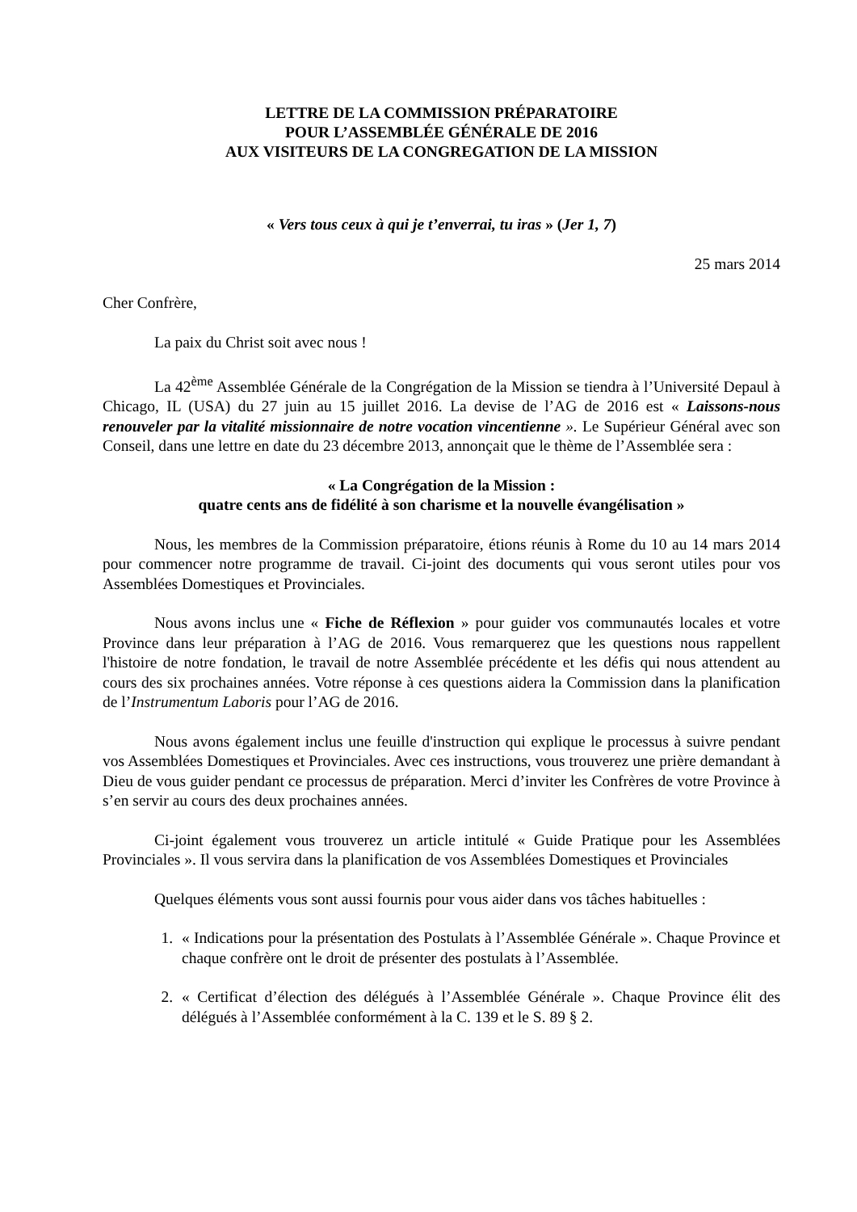LETTRE DE LA COMMISSION PRÉPARATOIRE
POUR L’ASSEMBLÉE GÉNÉRALE DE 2016
AUX VISITEURS DE LA CONGREGATION DE LA MISSION
« Vers tous ceux à qui je t’enverrai, tu iras » (Jer 1, 7)
25 mars 2014
Cher Confrère,
La paix du Christ soit avec nous !
La 42<sup>ème</sup> Assemblée Générale de la Congrégation de la Mission se tiendra à l’Université Depaul à Chicago, IL (USA) du 27 juin au 15 juillet 2016. La devise de l’AG de 2016 est « Laissons-nous renouveler par la vitalité missionnaire de notre vocation vincentienne ». Le Supérieur Général avec son Conseil, dans une lettre en date du 23 décembre 2013, annonçait que le thème de l’Assemblée sera :
« La Congrégation de la Mission :
quatre cents ans de fidélité à son charisme et la nouvelle évangélisation »
Nous, les membres de la Commission préparatoire, étions réunis à Rome du 10 au 14 mars 2014 pour commencer notre programme de travail. Ci-joint des documents qui vous seront utiles pour vos Assemblées Domestiques et Provinciales.
Nous avons inclus une « Fiche de Réflexion » pour guider vos communautés locales et votre Province dans leur préparation à l’AG de 2016. Vous remarquerez que les questions nous rappellent l'histoire de notre fondation, le travail de notre Assemblée précédente et les défis qui nous attendent au cours des six prochaines années. Votre réponse à ces questions aidera la Commission dans la planification de l’Instrumentum Laboris pour l’AG de 2016.
Nous avons également inclus une feuille d'instruction qui explique le processus à suivre pendant vos Assemblées Domestiques et Provinciales. Avec ces instructions, vous trouverez une prière demandant à Dieu de vous guider pendant ce processus de préparation. Merci d’inviter les Confrères de votre Province à s’en servir au cours des deux prochaines années.
Ci-joint également vous trouverez un article intitulé « Guide Pratique pour les Assemblées Provinciales ». Il vous servira dans la planification de vos Assemblées Domestiques et Provinciales
Quelques éléments vous sont aussi fournis pour vous aider dans vos tâches habituelles :
1. « Indications pour la présentation des Postulats à l’Assemblée Générale ». Chaque Province et chaque confrère ont le droit de présenter des postulats à l’Assemblée.
2. « Certificat d’élection des délégués à l’Assemblée Générale ». Chaque Province élit des délégués à l’Assemblée conformément à la C. 139 et le S. 89 § 2.